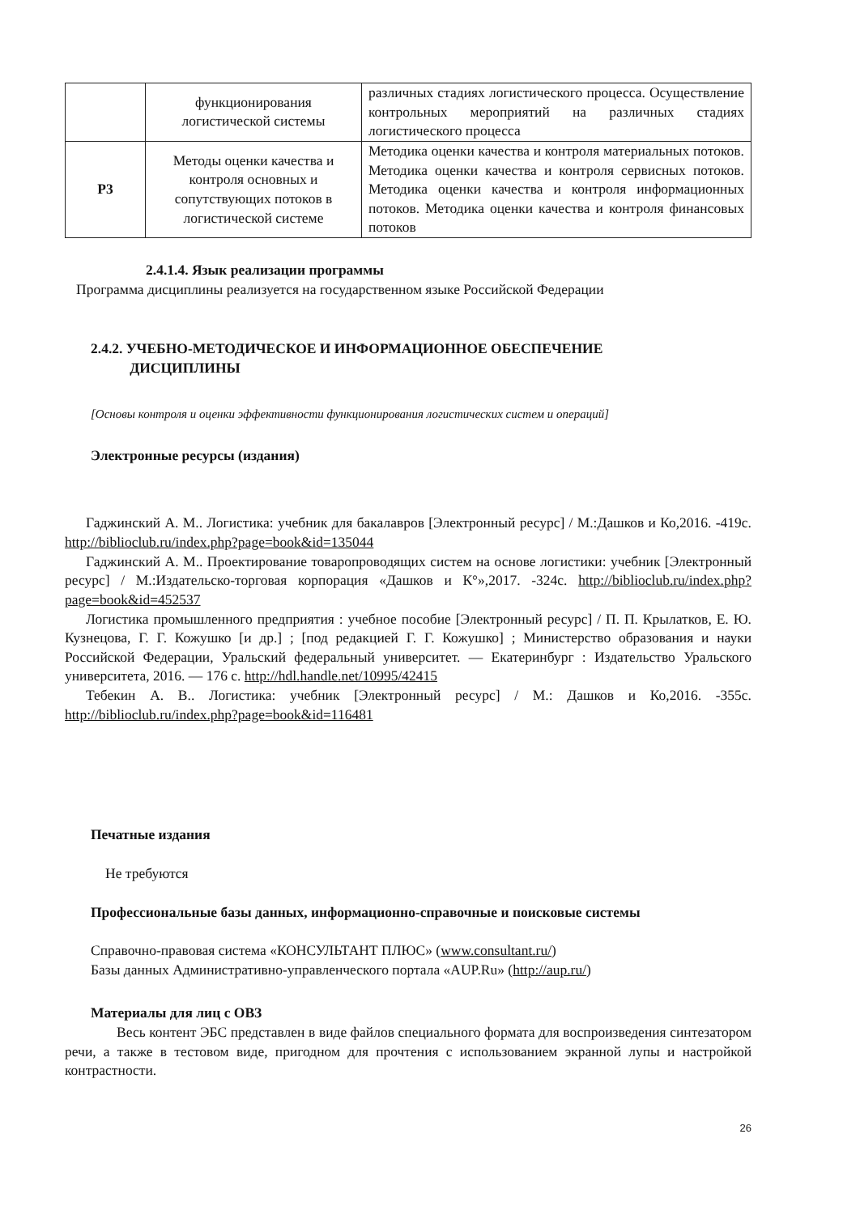| | функционирования логистической системы | различных стадиях логистического процесса. Осуществление контрольных мероприятий на различных стадиях логистического процесса |
| Р3 | Методы оценки качества и контроля основных и сопутствующих потоков в логистической системе | Методика оценки качества и контроля материальных потоков. Методика оценки качества и контроля сервисных потоков. Методика оценки качества и контроля информационных потоков. Методика оценки качества и контроля финансовых потоков |
2.4.1.4. Язык реализации программы
Программа дисциплины реализуется на государственном языке Российской Федерации
2.4.2. УЧЕБНО-МЕТОДИЧЕСКОЕ И ИНФОРМАЦИОННОЕ ОБЕСПЕЧЕНИЕ
ДИСЦИПЛИНЫ
[Основы контроля и оценки эффективности функционирования логистических систем и операций]
Электронные ресурсы (издания)
Гаджинский А. М.. Логистика: учебник для бакалавров [Электронный ресурс] / М.:Дашков и Ко,2016. -419с. http://biblioclub.ru/index.php?page=book&id=135044
Гаджинский А. М.. Проектирование товаропроводящих систем на основе логистики: учебник [Электронный ресурс] / М.:Издательско-торговая корпорация «Дашков и К°»,2017. -324с. http://biblioclub.ru/index.php?page=book&id=452537
Логистика промышленного предприятия : учебное пособие [Электронный ресурс] / П. П. Крылатков, Е. Ю. Кузнецова, Г. Г. Кожушко [и др.] ; [под редакцией Г. Г. Кожушко] ; Министерство образования и науки Российской Федерации, Уральский федеральный университет. — Екатеринбург : Издательство Уральского университета, 2016. — 176 с. http://hdl.handle.net/10995/42415
Тебекин А. В.. Логистика: учебник [Электронный ресурс] / М.: Дашков и Ко,2016. -355с. http://biblioclub.ru/index.php?page=book&id=116481
Печатные издания
Не требуются
Профессиональные базы данных, информационно-справочные и поисковые системы
Справочно-правовая система «КОНСУЛЬТАНТ ПЛЮС» (www.consultant.ru/)
Базы данных Административно-управленческого портала «AUP.Ru» (http://aup.ru/)
Материалы для лиц с ОВЗ
Весь контент ЭБС представлен в виде файлов специального формата для воспроизведения синтезатором речи, а также в тестовом виде, пригодном для прочтения с использованием экранной лупы и настройкой контрастности.
26